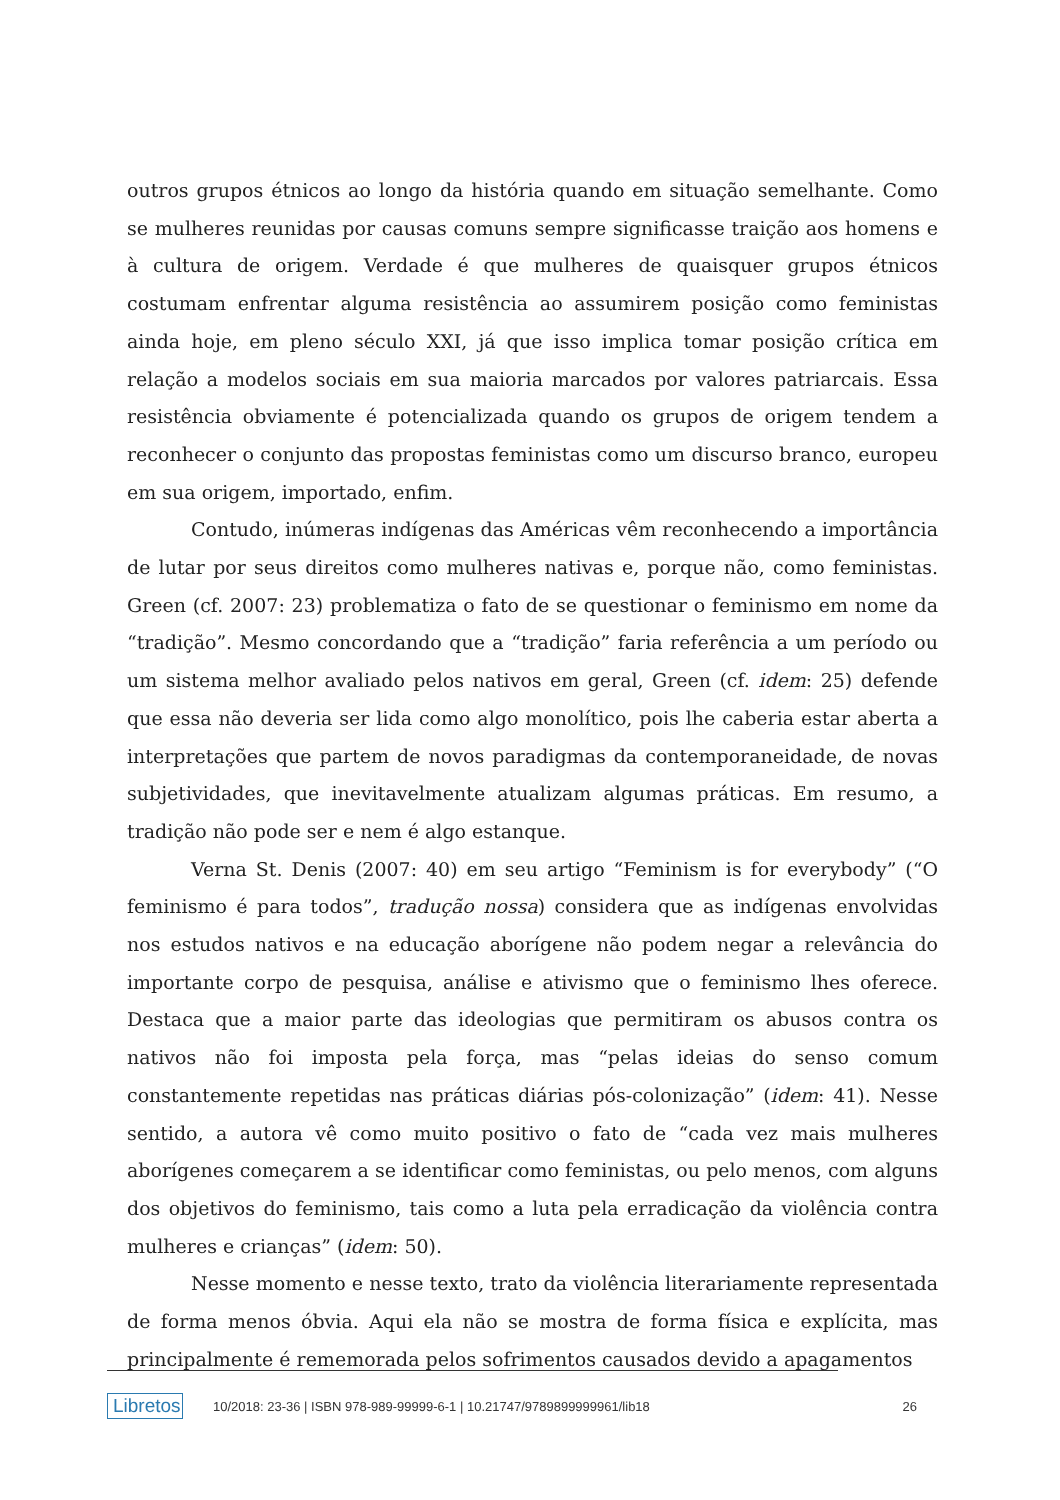outros grupos étnicos ao longo da história quando em situação semelhante. Como se mulheres reunidas por causas comuns sempre significasse traição aos homens e à cultura de origem. Verdade é que mulheres de quaisquer grupos étnicos costumam enfrentar alguma resistência ao assumirem posição como feministas ainda hoje, em pleno século XXI, já que isso implica tomar posição crítica em relação a modelos sociais em sua maioria marcados por valores patriarcais. Essa resistência obviamente é potencializada quando os grupos de origem tendem a reconhecer o conjunto das propostas feministas como um discurso branco, europeu em sua origem, importado, enfim.
Contudo, inúmeras indígenas das Américas vêm reconhecendo a importância de lutar por seus direitos como mulheres nativas e, porque não, como feministas. Green (cf. 2007: 23) problematiza o fato de se questionar o feminismo em nome da “tradição”. Mesmo concordando que a “tradição” faria referência a um período ou um sistema melhor avaliado pelos nativos em geral, Green (cf. idem: 25) defende que essa não deveria ser lida como algo monolítico, pois lhe caberia estar aberta a interpretações que partem de novos paradigmas da contemporaneidade, de novas subjetividades, que inevitavelmente atualizam algumas práticas. Em resumo, a tradição não pode ser e nem é algo estanque.
Verna St. Denis (2007: 40) em seu artigo “Feminism is for everybody” (“O feminismo é para todos”, tradução nossa) considera que as indígenas envolvidas nos estudos nativos e na educação aborígene não podem negar a relevância do importante corpo de pesquisa, análise e ativismo que o feminismo lhes oferece. Destaca que a maior parte das ideologias que permitiram os abusos contra os nativos não foi imposta pela força, mas “pelas ideias do senso comum constantemente repetidas nas práticas diárias pós-colonização” (idem: 41). Nesse sentido, a autora vê como muito positivo o fato de “cada vez mais mulheres aborígenes começarem a se identificar como feministas, ou pelo menos, com alguns dos objetivos do feminismo, tais como a luta pela erradicação da violência contra mulheres e crianças” (idem: 50).
Nesse momento e nesse texto, trato da violência literariamente representada de forma menos óbvia. Aqui ela não se mostra de forma física e explícita, mas principalmente é rememorada pelos sofrimentos causados devido a apagamentos
Libretos 10/2018: 23-36 | ISBN 978-989-99999-6-1 | 10.21747/9789899999961/lib18 26